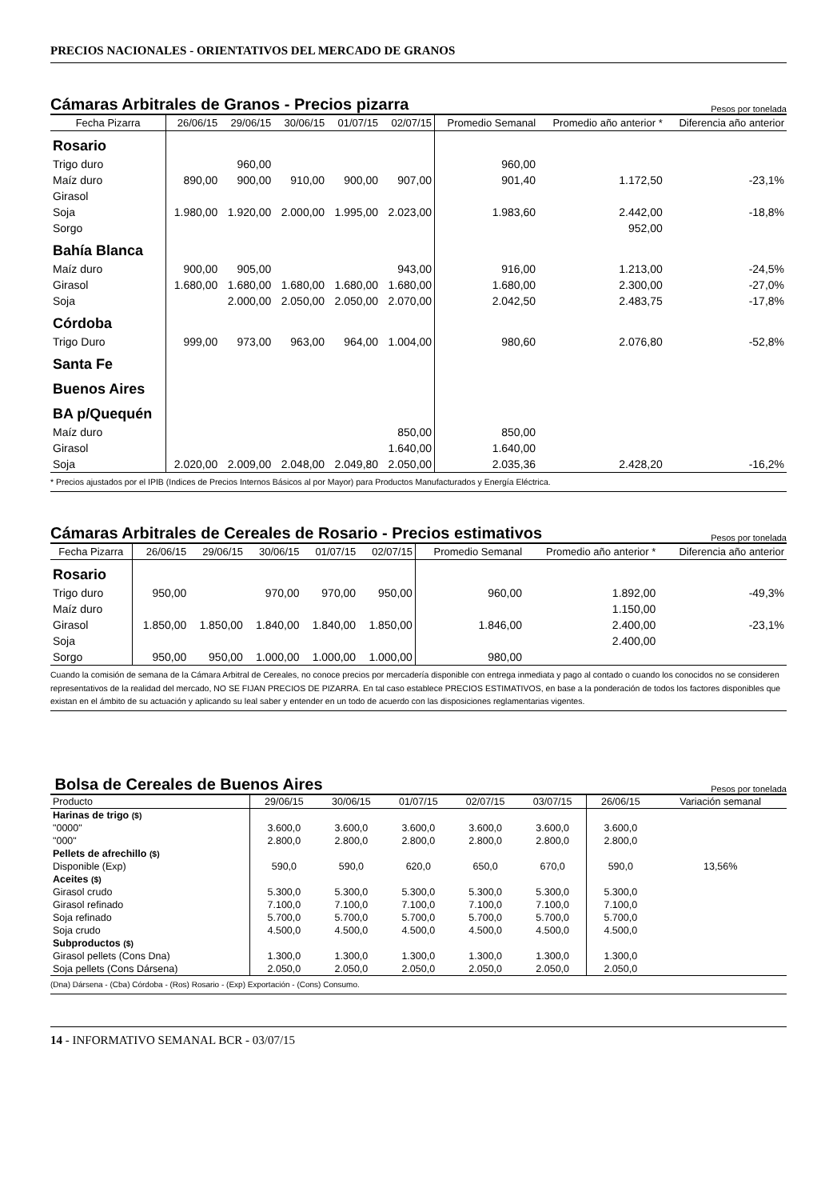PRECIOS NACIONALES - ORIENTATIVOS DEL MERCADO DE GRANOS
Cámaras Arbitrales de Granos - Precios pizarra Pesos por tonelada
| Fecha Pizarra | 26/06/15 | 29/06/15 | 30/06/15 | 01/07/15 | 02/07/15 | Promedio Semanal | Promedio año anterior * | Diferencia año anterior |
| --- | --- | --- | --- | --- | --- | --- | --- | --- |
| Rosario | | | | | | | | |
| Trigo duro | | 960,00 | | | | 960,00 | | |
| Maíz duro | 890,00 | 900,00 | 910,00 | 900,00 | 907,00 | 901,40 | 1.172,50 | -23,1% |
| Girasol | | | | | | | | |
| Soja | 1.980,00 | 1.920,00 | 2.000,00 | 1.995,00 | 2.023,00 | 1.983,60 | 2.442,00 | -18,8% |
| Sorgo | | | | | | | 952,00 | |
| Bahía Blanca | | | | | | | | |
| Maíz duro | 900,00 | 905,00 | | | 943,00 | 916,00 | 1.213,00 | -24,5% |
| Girasol | 1.680,00 | 1.680,00 | 1.680,00 | 1.680,00 | 1.680,00 | 1.680,00 | 2.300,00 | -27,0% |
| Soja | | 2.000,00 | 2.050,00 | 2.050,00 | 2.070,00 | 2.042,50 | 2.483,75 | -17,8% |
| Córdoba | | | | | | | | |
| Trigo Duro | 999,00 | 973,00 | 963,00 | 964,00 | 1.004,00 | 980,60 | 2.076,80 | -52,8% |
| Santa Fe | | | | | | | | |
| Buenos Aires | | | | | | | | |
| BA p/Quequén | | | | | | | | |
| Maíz duro | | | | | 850,00 | 850,00 | | |
| Girasol | | | | | 1.640,00 | 1.640,00 | | |
| Soja | 2.020,00 | 2.009,00 | 2.048,00 | 2.049,80 | 2.050,00 | 2.035,36 | 2.428,20 | -16,2% |
* Precios ajustados por el IPIB (Indices de Precios Internos Básicos al por Mayor) para Productos Manufacturados y Energía Eléctrica.
Cámaras Arbitrales de Cereales de Rosario - Precios estimativos Pesos por tonelada
| Fecha Pizarra | 26/06/15 | 29/06/15 | 30/06/15 | 01/07/15 | 02/07/15 | Promedio Semanal | Promedio año anterior * | Diferencia año anterior |
| --- | --- | --- | --- | --- | --- | --- | --- | --- |
| Rosario | | | | | | | | |
| Trigo duro | 950,00 | | 970,00 | 970,00 | 950,00 | 960,00 | 1.892,00 | -49,3% |
| Maíz duro | | | | | | | 1.150,00 | |
| Girasol | 1.850,00 | 1.850,00 | 1.840,00 | 1.840,00 | 1.850,00 | 1.846,00 | 2.400,00 | -23,1% |
| Soja | | | | | | | 2.400,00 | |
| Sorgo | 950,00 | 950,00 | 1.000,00 | 1.000,00 | 1.000,00 | 980,00 | | |
Cuando la comisión de semana de la Cámara Arbitral de Cereales, no conoce precios por mercadería disponible con entrega inmediata y pago al contado o cuando los conocidos no se consideren representativos de la realidad del mercado, NO SE FIJAN PRECIOS DE PIZARRA. En tal caso establece PRECIOS ESTIMATIVOS, en base a la ponderación de todos los factores disponibles que existan en el ámbito de su actuación y aplicando su leal saber y entender en un todo de acuerdo con las disposiciones reglamentarias vigentes.
Bolsa de Cereales de Buenos Aires Pesos por tonelada
| Producto | 29/06/15 | 30/06/15 | 01/07/15 | 02/07/15 | 03/07/15 | 26/06/15 | Variación semanal |
| Harinas de trigo ($) | | | | | | | |
| "0000" | 3.600,0 | 3.600,0 | 3.600,0 | 3.600,0 | 3.600,0 | 3.600,0 | |
| "000" | 2.800,0 | 2.800,0 | 2.800,0 | 2.800,0 | 2.800,0 | 2.800,0 | |
| Pellets de afrechillo ($) | | | | | | | |
| Disponible (Exp) | 590,0 | 590,0 | 620,0 | 650,0 | 670,0 | 590,0 | 13,56% |
| Aceites ($) | | | | | | | |
| Girasol crudo | 5.300,0 | 5.300,0 | 5.300,0 | 5.300,0 | 5.300,0 | 5.300,0 | |
| Girasol refinado | 7.100,0 | 7.100,0 | 7.100,0 | 7.100,0 | 7.100,0 | 7.100,0 | |
| Soja refinado | 5.700,0 | 5.700,0 | 5.700,0 | 5.700,0 | 5.700,0 | 5.700,0 | |
| Soja crudo | 4.500,0 | 4.500,0 | 4.500,0 | 4.500,0 | 4.500,0 | 4.500,0 | |
| Subproductos ($) | | | | | | | |
| Girasol pellets (Cons Dna) | 1.300,0 | 1.300,0 | 1.300,0 | 1.300,0 | 1.300,0 | 1.300,0 | |
| Soja pellets (Cons Dársena) | 2.050,0 | 2.050,0 | 2.050,0 | 2.050,0 | 2.050,0 | 2.050,0 | |
(Dna) Dársena - (Cba) Córdoba - (Ros) Rosario - (Exp) Exportación - (Cons) Consumo.
14 - INFORMATIVO SEMANAL BCR - 03/07/15